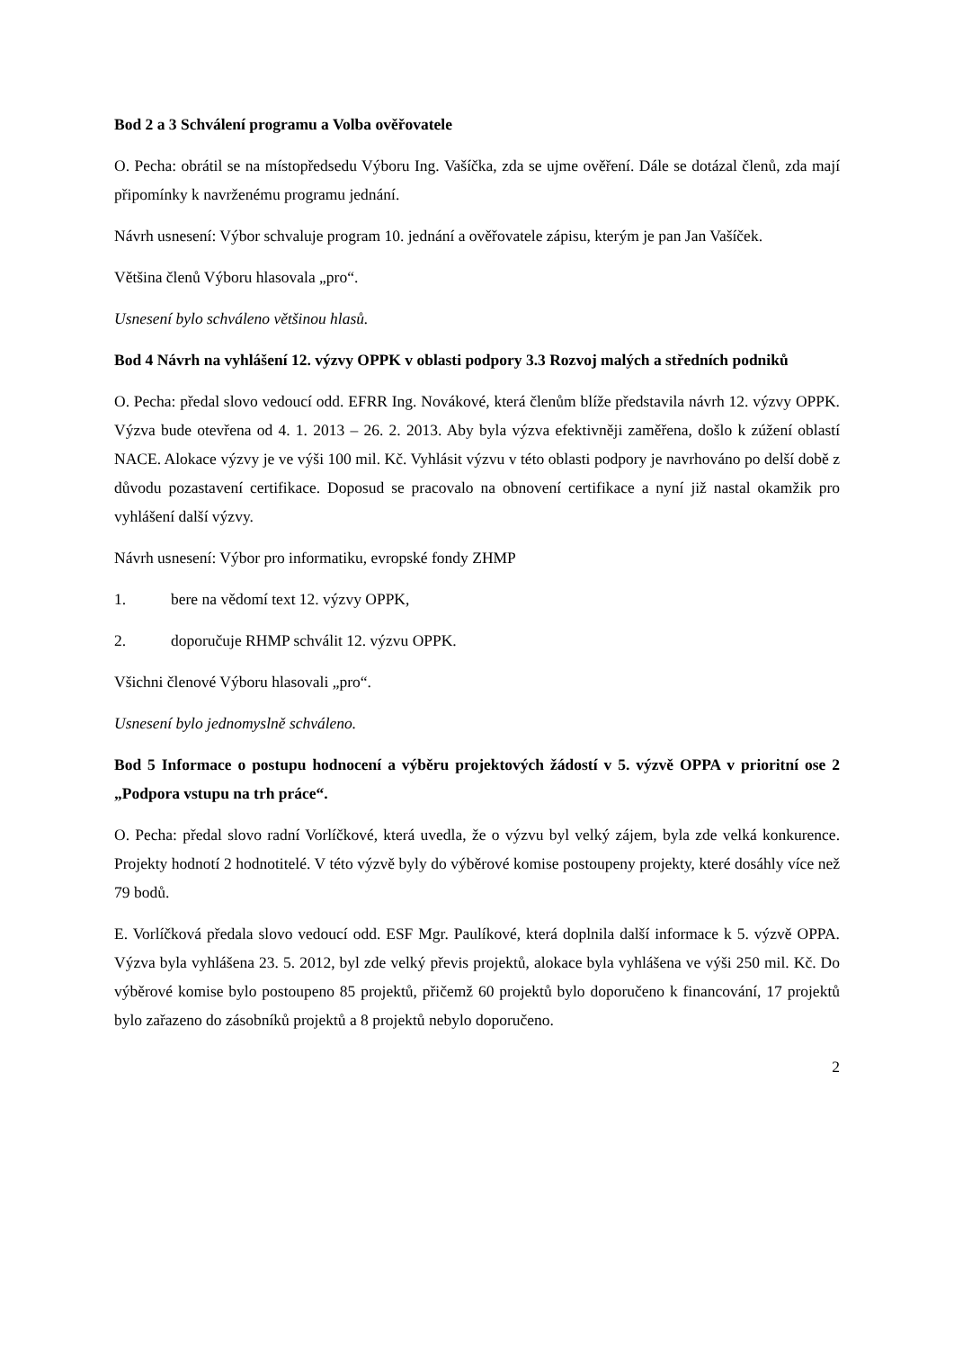Bod 2 a 3 Schválení programu a Volba ověřovatele
O. Pecha: obrátil se na místopředsedu Výboru Ing. Vašíčka, zda se ujme ověření. Dále se dotázal členů, zda mají připomínky k navrženému programu jednání.
Návrh usnesení: Výbor schvaluje program 10. jednání a ověřovatele zápisu, kterým je pan Jan Vašíček.
Většina členů Výboru hlasovala „pro“.
Usnesení bylo schváleno většinou hlasů.
Bod 4 Návrh na vyhlášení 12. výzvy OPPK v oblasti podpory 3.3 Rozvoj malých a středních podniků
O. Pecha: předal slovo vedoucí odd. EFRR Ing. Novákové, která členům blíže představila návrh 12. výzvy OPPK. Výzva bude otevřena od 4. 1. 2013 – 26. 2. 2013. Aby byla výzva efektivněji zaměřena, došlo k zúžení oblastí NACE. Alokace výzvy je ve výši 100 mil. Kč. Vyhlásit výzvu v této oblasti podpory je navrhováno po delší době z důvodu pozastavení certifikace. Doposud se pracovalo na obnovení certifikace a nyní již nastal okamžik pro vyhlášení další výzvy.
Návrh usnesení: Výbor pro informatiku, evropské fondy ZHMP
1. bere na vědomí text 12. výzvy OPPK,
2. doporučuje RHMP schválit 12. výzvu OPPK.
Všichni členové Výboru hlasovali „pro“.
Usnesení bylo jednomyslně schváleno.
Bod 5 Informace o postupu hodnocení a výběru projektových žádostí v 5. výzvě OPPA v prioritní ose 2 „Podpora vstupu na trh práce“.
O. Pecha: předal slovo radní Vorlíčkové, která uvedla, že o výzvu byl velký zájem, byla zde velká konkurence. Projekty hodnotí 2 hodnotitelé. V této výzvě byly do výběrové komise postoupeny projekty, které dosáhly více než 79 bodů.
E. Vorlíčková předala slovo vedoucí odd. ESF Mgr. Paulíkové, která doplnila další informace k 5. výzvě OPPA. Výzva byla vyhlášena 23. 5. 2012, byl zde velký převis projektů, alokace byla vyhlášena ve výši 250 mil. Kč. Do výběrové komise bylo postoupeno 85 projektů, přičemž 60 projektů bylo doporučeno k financování, 17 projektů bylo zařazeno do zásobníků projektů a 8 projektů nebylo doporučeno.
2